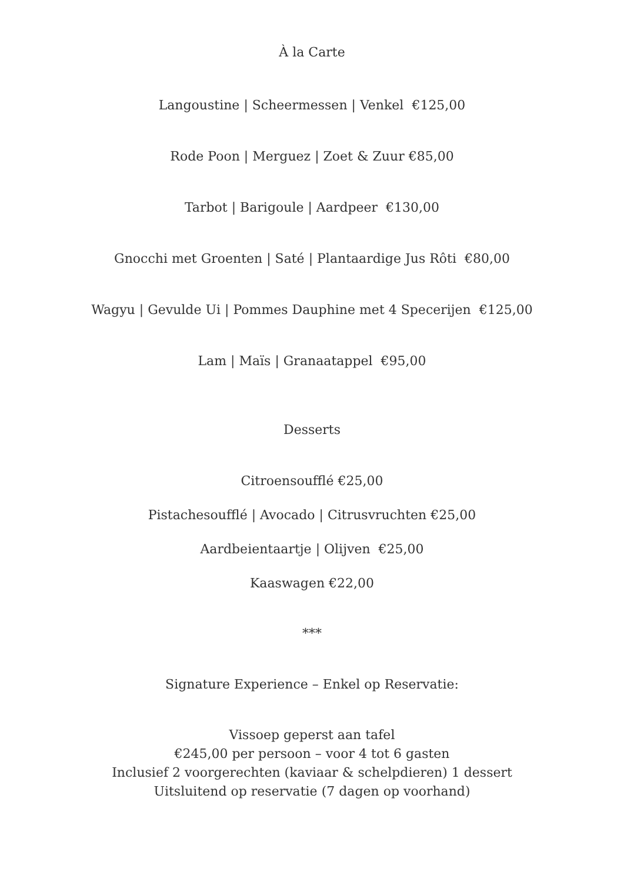À la Carte
Langoustine | Scheermessen | Venkel €125,00
Rode Poon | Merguez | Zoet & Zuur €85,00
Tarbot | Barigoule | Aardpeer €130,00
Gnocchi met Groenten | Saté | Plantaardige Jus Rôti €80,00
Wagyu | Gevulde Ui | Pommes Dauphine met 4 Specerijen €125,00
Lam | Maïs | Granaatappel €95,00
Desserts
Citroensoufflé €25,00
Pistachesoufflé | Avocado | Citrusvruchten €25,00
Aardbeientaartje | Olijven €25,00
Kaaswagen €22,00
***
Signature Experience – Enkel op Reservatie:
Vissoep geperst aan tafel
€245,00 per persoon – voor 4 tot 6 gasten
Inclusief 2 voorgerechten (kaviaar & schelpdieren) 1 dessert
Uitsluitend op reservatie (7 dagen op voorhand)